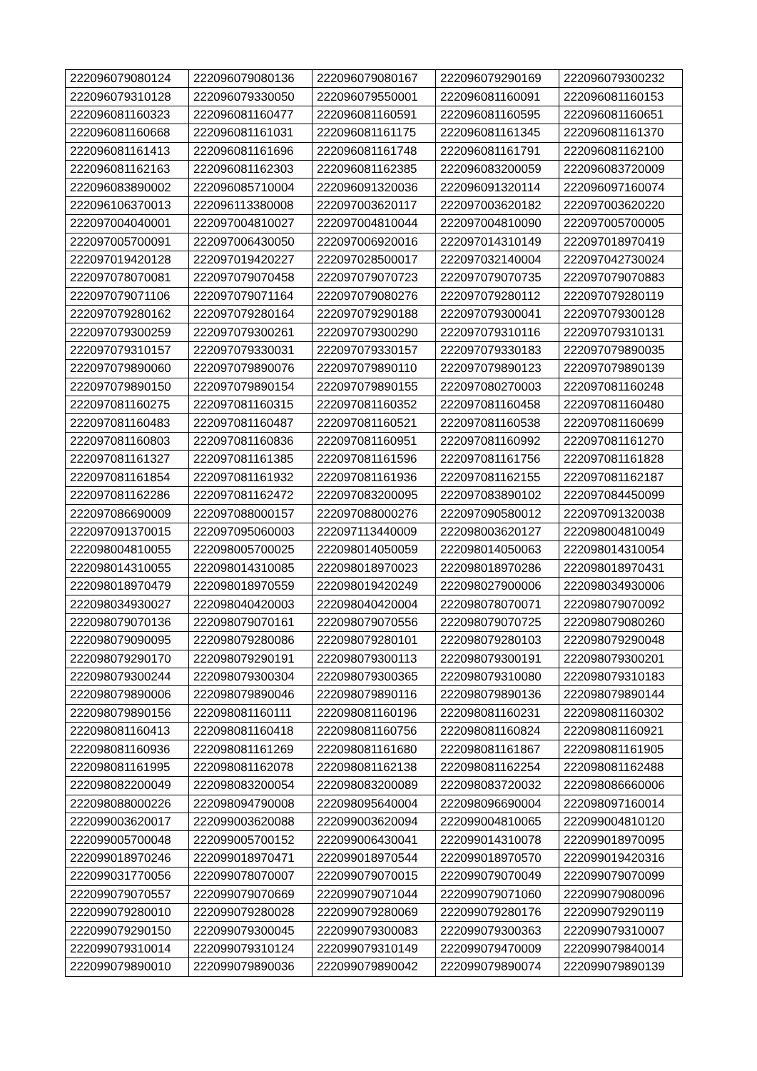| 222096079080124 | 222096079080136 | 222096079080167 | 222096079290169 | 222096079300232 |
| 222096079310128 | 222096079330050 | 222096079550001 | 222096081160091 | 222096081160153 |
| 222096081160323 | 222096081160477 | 222096081160591 | 222096081160595 | 222096081160651 |
| 222096081160668 | 222096081161031 | 222096081161175 | 222096081161345 | 222096081161370 |
| 222096081161413 | 222096081161696 | 222096081161748 | 222096081161791 | 222096081162100 |
| 222096081162163 | 222096081162303 | 222096081162385 | 222096083200059 | 222096083720009 |
| 222096083890002 | 222096085710004 | 222096091320036 | 222096091320114 | 222096097160074 |
| 222096106370013 | 222096113380008 | 222097003620117 | 222097003620182 | 222097003620220 |
| 222097004040001 | 222097004810027 | 222097004810044 | 222097004810090 | 222097005700005 |
| 222097005700091 | 222097006430050 | 222097006920016 | 222097014310149 | 222097018970419 |
| 222097019420128 | 222097019420227 | 222097028500017 | 222097032140004 | 222097042730024 |
| 222097078070081 | 222097079070458 | 222097079070723 | 222097079070735 | 222097079070883 |
| 222097079071106 | 222097079071164 | 222097079080276 | 222097079280112 | 222097079280119 |
| 222097079280162 | 222097079280164 | 222097079290188 | 222097079300041 | 222097079300128 |
| 222097079300259 | 222097079300261 | 222097079300290 | 222097079310116 | 222097079310131 |
| 222097079310157 | 222097079330031 | 222097079330157 | 222097079330183 | 222097079890035 |
| 222097079890060 | 222097079890076 | 222097079890110 | 222097079890123 | 222097079890139 |
| 222097079890150 | 222097079890154 | 222097079890155 | 222097080270003 | 222097081160248 |
| 222097081160275 | 222097081160315 | 222097081160352 | 222097081160458 | 222097081160480 |
| 222097081160483 | 222097081160487 | 222097081160521 | 222097081160538 | 222097081160699 |
| 222097081160803 | 222097081160836 | 222097081160951 | 222097081160992 | 222097081161270 |
| 222097081161327 | 222097081161385 | 222097081161596 | 222097081161756 | 222097081161828 |
| 222097081161854 | 222097081161932 | 222097081161936 | 222097081162155 | 222097081162187 |
| 222097081162286 | 222097081162472 | 222097083200095 | 222097083890102 | 222097084450099 |
| 222097086690009 | 222097088000157 | 222097088000276 | 222097090580012 | 222097091320038 |
| 222097091370015 | 222097095060003 | 222097113440009 | 222098003620127 | 222098004810049 |
| 222098004810055 | 222098005700025 | 222098014050059 | 222098014050063 | 222098014310054 |
| 222098014310055 | 222098014310085 | 222098018970023 | 222098018970286 | 222098018970431 |
| 222098018970479 | 222098018970559 | 222098019420249 | 222098027900006 | 222098034930006 |
| 222098034930027 | 222098040420003 | 222098040420004 | 222098078070071 | 222098079070092 |
| 222098079070136 | 222098079070161 | 222098079070556 | 222098079070725 | 222098079080260 |
| 222098079090095 | 222098079280086 | 222098079280101 | 222098079280103 | 222098079290048 |
| 222098079290170 | 222098079290191 | 222098079300113 | 222098079300191 | 222098079300201 |
| 222098079300244 | 222098079300304 | 222098079300365 | 222098079310080 | 222098079310183 |
| 222098079890006 | 222098079890046 | 222098079890116 | 222098079890136 | 222098079890144 |
| 222098079890156 | 222098081160111 | 222098081160196 | 222098081160231 | 222098081160302 |
| 222098081160413 | 222098081160418 | 222098081160756 | 222098081160824 | 222098081160921 |
| 222098081160936 | 222098081161269 | 222098081161680 | 222098081161867 | 222098081161905 |
| 222098081161995 | 222098081162078 | 222098081162138 | 222098081162254 | 222098081162488 |
| 222098082200049 | 222098083200054 | 222098083200089 | 222098083720032 | 222098086660006 |
| 222098088000226 | 222098094790008 | 222098095640004 | 222098096690004 | 222098097160014 |
| 222099003620017 | 222099003620088 | 222099003620094 | 222099004810065 | 222099004810120 |
| 222099005700048 | 222099005700152 | 222099006430041 | 222099014310078 | 222099018970095 |
| 222099018970246 | 222099018970471 | 222099018970544 | 222099018970570 | 222099019420316 |
| 222099031770056 | 222099078070007 | 222099079070015 | 222099079070049 | 222099079070099 |
| 222099079070557 | 222099079070669 | 222099079071044 | 222099079071060 | 222099079080096 |
| 222099079280010 | 222099079280028 | 222099079280069 | 222099079280176 | 222099079290119 |
| 222099079290150 | 222099079300045 | 222099079300083 | 222099079300363 | 222099079310007 |
| 222099079310014 | 222099079310124 | 222099079310149 | 222099079470009 | 222099079840014 |
| 222099079890010 | 222099079890036 | 222099079890042 | 222099079890074 | 222099079890139 |